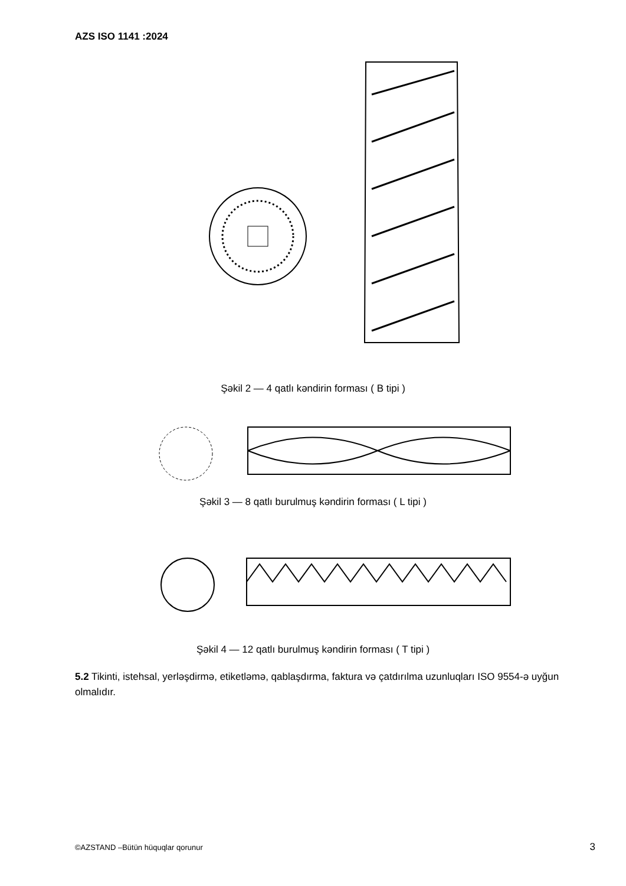AZS ISO 1141 :2024
Şəkil 2 — 4 qatlı kəndirin forması ( B tipi )
Şəkil 3 — 8 qatlı burulmuş kəndirin forması ( L tipi )
Şəkil 4 — 12 qatlı burulmuş kəndirin forması ( T tipi )
5.2 Tikinti, istehsal, yerləşdirmə, etiketləmə, qablaşdırma, faktura və çatdırılma uzunluqları ISO 9554-ə uyğun olmalıdır.
©AZSTAND –Bütün hüquqlar qorunur
3